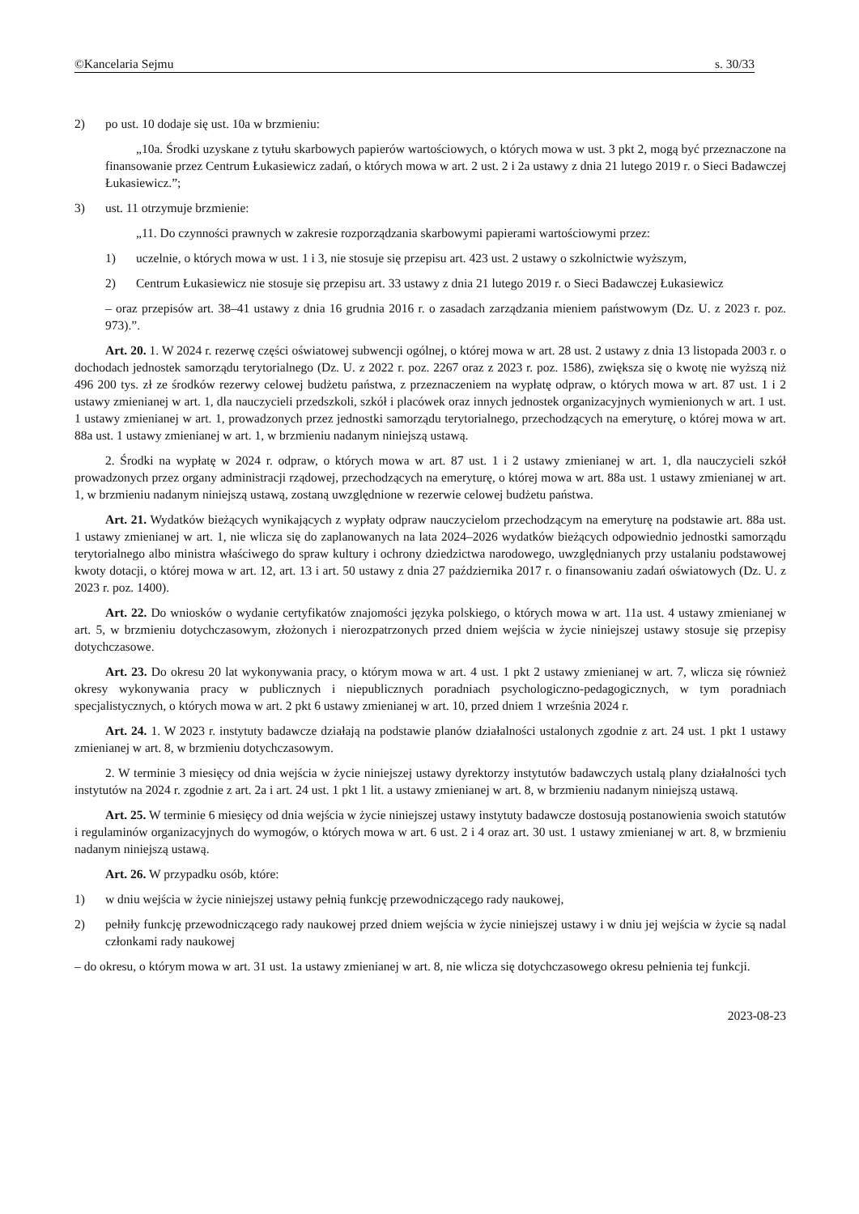©Kancelaria Sejmu s. 30/33
2) po ust. 10 dodaje się ust. 10a w brzmieniu:
„10a. Środki uzyskane z tytułu skarbowych papierów wartościowych, o których mowa w ust. 3 pkt 2, mogą być przeznaczone na finansowanie przez Centrum Łukasiewicz zadań, o których mowa w art. 2 ust. 2 i 2a ustawy z dnia 21 lutego 2019 r. o Sieci Badawczej Łukasiewicz.”;
3) ust. 11 otrzymuje brzmienie:
„11. Do czynności prawnych w zakresie rozporządzania skarbowymi papierami wartościowymi przez:
1) uczelnie, o których mowa w ust. 1 i 3, nie stosuje się przepisu art. 423 ust. 2 ustawy o szkolnictwie wyższym,
2) Centrum Łukasiewicz nie stosuje się przepisu art. 33 ustawy z dnia 21 lutego 2019 r. o Sieci Badawczej Łukasiewicz
– oraz przepisów art. 38–41 ustawy z dnia 16 grudnia 2016 r. o zasadach zarządzania mieniem państwowym (Dz. U. z 2023 r. poz. 973).”.
Art. 20. 1. W 2024 r. rezerwę części oświatowej subwencji ogólnej, o której mowa w art. 28 ust. 2 ustawy z dnia 13 listopada 2003 r. o dochodach jednostek samorządu terytorialnego (Dz. U. z 2022 r. poz. 2267 oraz z 2023 r. poz. 1586), zwiększa się o kwotę nie wyższą niż 496 200 tys. zł ze środków rezerwy celowej budżetu państwa, z przeznaczeniem na wypłatę odpraw, o których mowa w art. 87 ust. 1 i 2 ustawy zmienianej w art. 1, dla nauczycieli przedszkoli, szkół i placówek oraz innych jednostek organizacyjnych wymienionych w art. 1 ust. 1 ustawy zmienianej w art. 1, prowadzonych przez jednostki samorządu terytorialnego, przechodzących na emeryturę, o której mowa w art. 88a ust. 1 ustawy zmienianej w art. 1, w brzmieniu nadanym niniejszą ustawą.
2. Środki na wypłatę w 2024 r. odpraw, o których mowa w art. 87 ust. 1 i 2 ustawy zmienianej w art. 1, dla nauczycieli szkół prowadzonych przez organy administracji rządowej, przechodzących na emeryturę, o której mowa w art. 88a ust. 1 ustawy zmienianej w art. 1, w brzmieniu nadanym niniejszą ustawą, zostaną uwzględnione w rezerwie celowej budżetu państwa.
Art. 21. Wydatków bieżących wynikających z wypłaty odpraw nauczycielom przechodzącym na emeryturę na podstawie art. 88a ust. 1 ustawy zmienianej w art. 1, nie wlicza się do zaplanowanych na lata 2024–2026 wydatków bieżących odpowiednio jednostki samorządu terytorialnego albo ministra właściwego do spraw kultury i ochrony dziedzictwa narodowego, uwzględnianych przy ustalaniu podstawowej kwoty dotacji, o której mowa w art. 12, art. 13 i art. 50 ustawy z dnia 27 października 2017 r. o finansowaniu zadań oświatowych (Dz. U. z 2023 r. poz. 1400).
Art. 22. Do wniosków o wydanie certyfikatów znajomości języka polskiego, o których mowa w art. 11a ust. 4 ustawy zmienianej w art. 5, w brzmieniu dotychczasowym, złożonych i nierozpatrzonych przed dniem wejścia w życie niniejszej ustawy stosuje się przepisy dotychczasowe.
Art. 23. Do okresu 20 lat wykonywania pracy, o którym mowa w art. 4 ust. 1 pkt 2 ustawy zmienianej w art. 7, wlicza się również okresy wykonywania pracy w publicznych i niepublicznych poradniach psychologiczno-pedagogicznych, w tym poradniach specjalistycznych, o których mowa w art. 2 pkt 6 ustawy zmienianej w art. 10, przed dniem 1 września 2024 r.
Art. 24. 1. W 2023 r. instytuty badawcze działają na podstawie planów działalności ustalonych zgodnie z art. 24 ust. 1 pkt 1 ustawy zmienianej w art. 8, w brzmieniu dotychczasowym.
2. W terminie 3 miesięcy od dnia wejścia w życie niniejszej ustawy dyrektorzy instytutów badawczych ustalą plany działalności tych instytutów na 2024 r. zgodnie z art. 2a i art. 24 ust. 1 pkt 1 lit. a ustawy zmienianej w art. 8, w brzmieniu nadanym niniejszą ustawą.
Art. 25. W terminie 6 miesięcy od dnia wejścia w życie niniejszej ustawy instytuty badawcze dostosują postanowienia swoich statutów i regulaminów organizacyjnych do wymogów, o których mowa w art. 6 ust. 2 i 4 oraz art. 30 ust. 1 ustawy zmienianej w art. 8, w brzmieniu nadanym niniejszą ustawą.
Art. 26. W przypadku osób, które:
1) w dniu wejścia w życie niniejszej ustawy pełnią funkcję przewodniczącego rady naukowej,
2) pełniły funkcję przewodniczącego rady naukowej przed dniem wejścia w życie niniejszej ustawy i w dniu jej wejścia w życie są nadal członkami rady naukowej
– do okresu, o którym mowa w art. 31 ust. 1a ustawy zmienianej w art. 8, nie wlicza się dotychczasowego okresu pełnienia tej funkcji.
2023-08-23